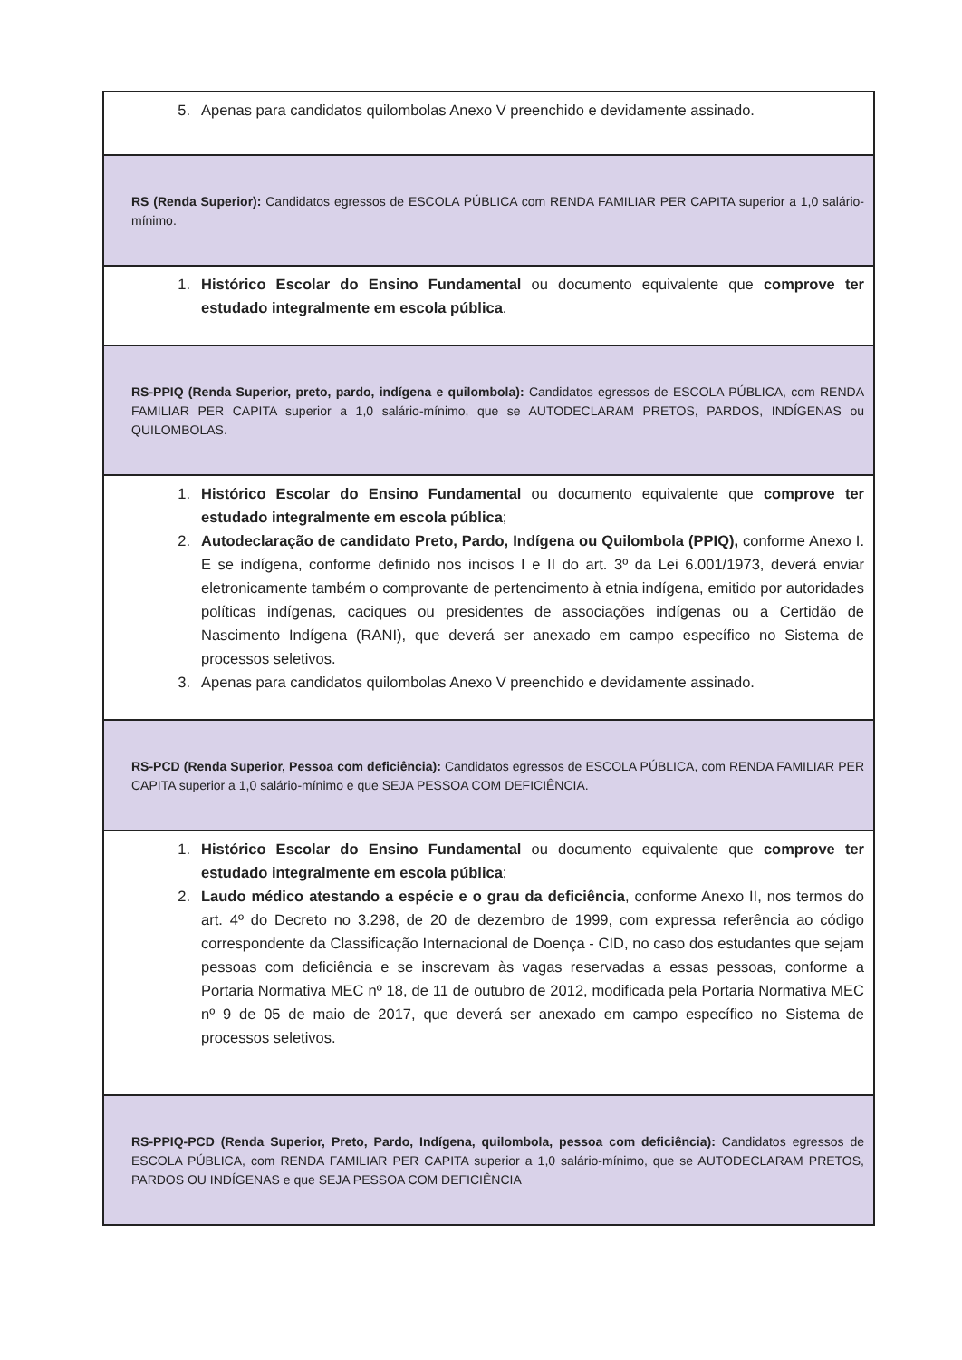| 5. Apenas para candidatos quilombolas Anexo V preenchido e devidamente assinado. |
| RS (Renda Superior): Candidatos egressos de ESCOLA PÚBLICA com RENDA FAMILIAR PER CAPITA superior a 1,0 salário-mínimo. |
| 1. Histórico Escolar do Ensino Fundamental ou documento equivalente que comprove ter estudado integralmente em escola pública . |
| RS-PPIQ (Renda Superior, preto, pardo, indígena e quilombola): Candidatos egressos de ESCOLA PÚBLICA, com RENDA FAMILIAR PER CAPITA superior a 1,0 salário-mínimo, que se AUTODECLARAM PRETOS, PARDOS, INDÍGENAS ou QUILOMBOLAS. |
| 1. Histórico Escolar do Ensino Fundamental ou documento equivalente que comprove ter estudado integralmente em escola pública ; 2. Autodeclaração de candidato Preto, Pardo, Indígena ou Quilombola (PPIQ), conforme Anexo I. E se indígena, conforme definido nos incisos I e II do art. 3º da Lei 6.001/1973, deverá enviar eletronicamente também o comprovante de pertencimento à etnia indígena, emitido por autoridades políticas indígenas, caciques ou presidentes de associações indígenas ou a Certidão de Nascimento Indígena (RANI), que deverá ser anexado em campo específico no Sistema de processos seletivos. 3. Apenas para candidatos quilombolas Anexo V preenchido e devidamente assinado. |
| RS-PCD (Renda Superior, Pessoa com deficiência): Candidatos egressos de ESCOLA PÚBLICA, com RENDA FAMILIAR PER CAPITA superior a 1,0 salário-mínimo e que SEJA PESSOA COM DEFICIÊNCIA. |
| 1. Histórico Escolar do Ensino Fundamental ou documento equivalente que comprove ter estudado integralmente em escola pública ; 2. Laudo médico atestando a espécie e o grau da deficiência , conforme Anexo II, nos termos do art. 4º do Decreto no 3.298, de 20 de dezembro de 1999, com expressa referência ao código correspondente da Classificação Internacional de Doença - CID, no caso dos estudantes que sejam pessoas com deficiência e se inscrevam às vagas reservadas a essas pessoas, conforme a Portaria Normativa MEC nº 18, de 11 de outubro de 2012, modificada pela Portaria Normativa MEC nº 9 de 05 de maio de 2017, que deverá ser anexado em campo específico no Sistema de processos seletivos. |
| RS-PPIQ-PCD (Renda Superior, Preto, Pardo, Indígena, quilombola, pessoa com deficiência): Candidatos egressos de ESCOLA PÚBLICA, com RENDA FAMILIAR PER CAPITA superior a 1,0 salário-mínimo, que se AUTODECLARAM PRETOS, PARDOS OU INDÍGENAS e que SEJA PESSOA COM DEFICIÊNCIA |